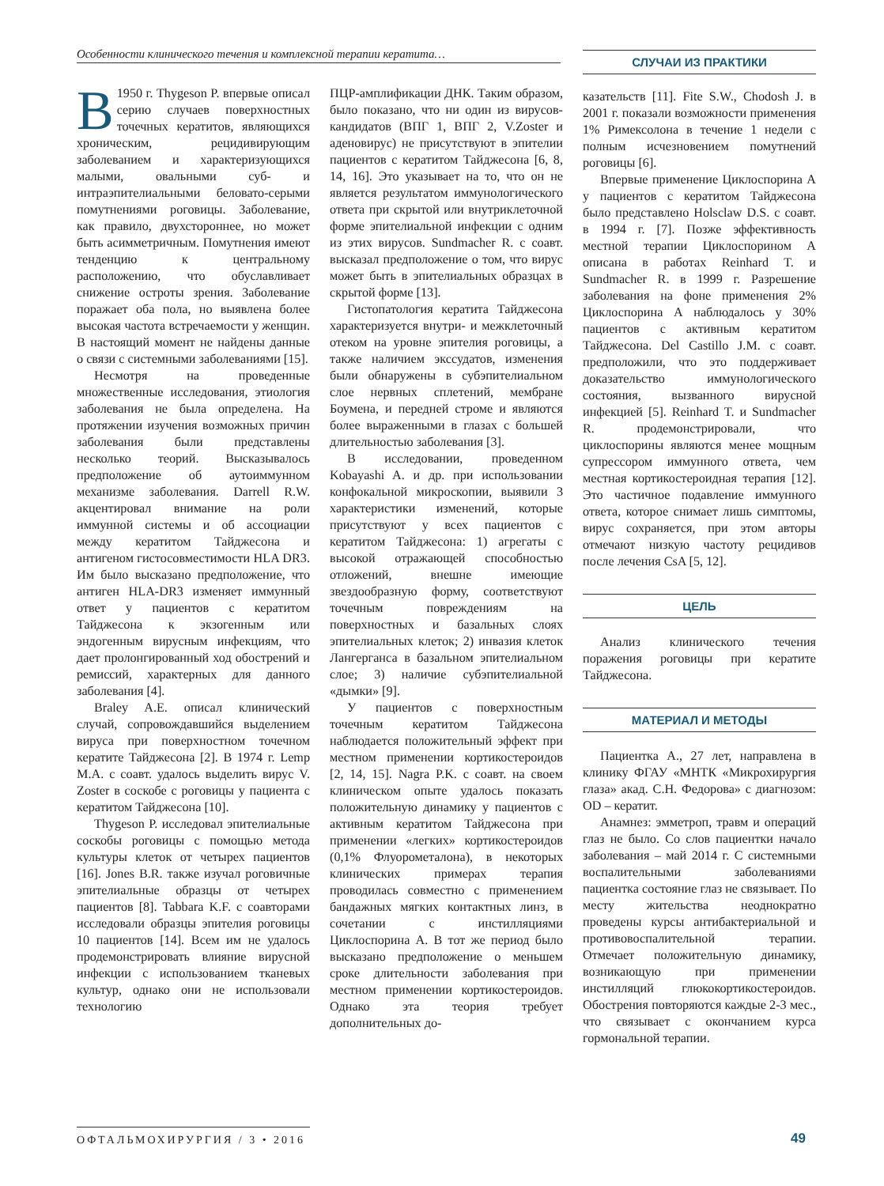Особенности клинического течения и комплексной терапии кератита…
В 1950 г. Thygeson P. впервые описал серию случаев поверхностных точечных кератитов, являющихся хроническим, рецидивирующим заболеванием и характеризующихся малыми, овальными суб- и интраэпителиальными беловато-серыми помутнениями роговицы. Заболевание, как правило, двухстороннее, но может быть асимметричным. Помутнения имеют тенденцию к центральному расположению, что обуславливает снижение остроты зрения. Заболевание поражает оба пола, но выявлена более высокая частота встречаемости у женщин. В настоящий момент не найдены данные о связи с системными заболеваниями [15].
Несмотря на проведенные множественные исследования, этиология заболевания не была определена. На протяжении изучения возможных причин заболевания были представлены несколько теорий. Высказывалось предположение об аутоиммунном механизме заболевания. Darrell R.W. акцентировал внимание на роли иммунной системы и об ассоциации между кератитом Тайджесона и антигеном гистосовместимости HLA DR3. Им было высказано предположение, что антиген HLA-DR3 изменяет иммунный ответ у пациентов с кератитом Тайджесона к экзогенным или эндогенным вирусным инфекциям, что дает пролонгированный ход обострений и ремиссий, характерных для данного заболевания [4].
Braley A.E. описал клинический случай, сопровождавшийся выделением вируса при поверхностном точечном кератите Тайджесона [2]. В 1974 г. Lemp M.A. с соавт. удалось выделить вирус V. Zoster в соскобе с роговицы у пациента с кератитом Тайджесона [10].
Thygeson P. исследовал эпителиальные соскобы роговицы с помощью метода культуры клеток от четырех пациентов [16]. Jones B.R. также изучал роговичные эпителиальные образцы от четырех пациентов [8]. Tabbara K.F. с соавторами исследовали образцы эпителия роговицы 10 пациентов [14]. Всем им не удалось продемонстрировать влияние вирусной инфекции с использованием тканевых культур, однако они не использовали технологию
ПЦР-амплификации ДНК. Таким образом, было показано, что ни один из вирусов-кандидатов (ВПГ 1, ВПГ 2, V.Zoster и аденовирус) не присутствуют в эпителии пациентов с кератитом Тайджесона [6, 8, 14, 16]. Это указывает на то, что он не является результатом иммунологического ответа при скрытой или внутриклеточной форме эпителиальной инфекции с одним из этих вирусов. Sundmacher R. с соавт. высказал предположение о том, что вирус может быть в эпителиальных образцах в скрытой форме [13].
Гистопатология кератита Тайджесона характеризуется внутри- и межклеточный отеком на уровне эпителия роговицы, а также наличием экссудатов, изменения были обнаружены в субэпителиальном слое нервных сплетений, мембране Боумена, и передней строме и являются более выраженными в глазах с большей длительностью заболевания [3].
В исследовании, проведенном Kobayashi A. и др. при использовании конфокальной микроскопии, выявили 3 характеристики изменений, которые присутствуют у всех пациентов с кератитом Тайджесона: 1) агрегаты с высокой отражающей способностью отложений, внешне имеющие звездообразную форму, соответствуют точечным повреждениям на поверхностных и базальных слоях эпителиальных клеток; 2) инвазия клеток Лангерганса в базальном эпителиальном слое; 3) наличие субэпителиальной «дымки» [9].
У пациентов с поверхностным точечным кератитом Тайджесона наблюдается положительный эффект при местном применении кортикостероидов [2, 14, 15]. Nagra P.K. с соавт. на своем клиническом опыте удалось показать положительную динамику у пациентов с активным кератитом Тайджесона при применении «легких» кортикостероидов (0,1% Флуорометалона), в некоторых клинических примерах терапия проводилась совместно с применением бандажных мягких контактных линз, в сочетании с инстилляциями Циклоспорина А. В тот же период было высказано предположение о меньшем сроке длительности заболевания при местном применении кортикостероидов. Однако эта теория требует дополнительных до-
СЛУЧАИ ИЗ ПРАКТИКИ
казательств [11]. Fite S.W., Chodosh J. в 2001 г. показали возможности применения 1% Римексолона в течение 1 недели с полным исчезновением помутнений роговицы [6].
Впервые применение Циклоспорина А у пациентов с кератитом Тайджесона было представлено Holsclaw D.S. с соавт. в 1994 г. [7]. Позже эффективность местной терапии Циклоспорином А описана в работах Reinhard T. и Sundmacher R. в 1999 г. Разрешение заболевания на фоне применения 2% Циклоспорина А наблюдалось у 30% пациентов с активным кератитом Тайджесона. Del Castillo J.M. с соавт. предположили, что это поддерживает доказательство иммунологического состояния, вызванного вирусной инфекцией [5]. Reinhard T. и Sundmacher R. продемонстрировали, что циклоспорины являются менее мощным супрессором иммунного ответа, чем местная кортикостероидная терапия [12]. Это частичное подавление иммунного ответа, которое снимает лишь симптомы, вирус сохраняется, при этом авторы отмечают низкую частоту рецидивов после лечения CsA [5, 12].
ЦЕЛЬ
Анализ клинического течения поражения роговицы при кератите Тайджесона.
МАТЕРИАЛ И МЕТОДЫ
Пациентка А., 27 лет, направлена в клинику ФГАУ «МНТК «Микрохирургия глаза» акад. С.Н. Федорова» с диагнозом: OD – кератит.
Анамнез: эмметроп, травм и операций глаз не было. Со слов пациентки начало заболевания – май 2014 г. С системными воспалительными заболеваниями пациентка состояние глаз не связывает. По месту жительства неоднократно проведены курсы антибактериальной и противовоспалительной терапии. Отмечает положительную динамику, возникающую при применении инстилляций глюкокортикостероидов. Обострения повторяются каждые 2-3 мес., что связывает с окончанием курса гормональной терапии.
ОФТАЛЬМОХИРУРГИЯ / 3 • 2016
49